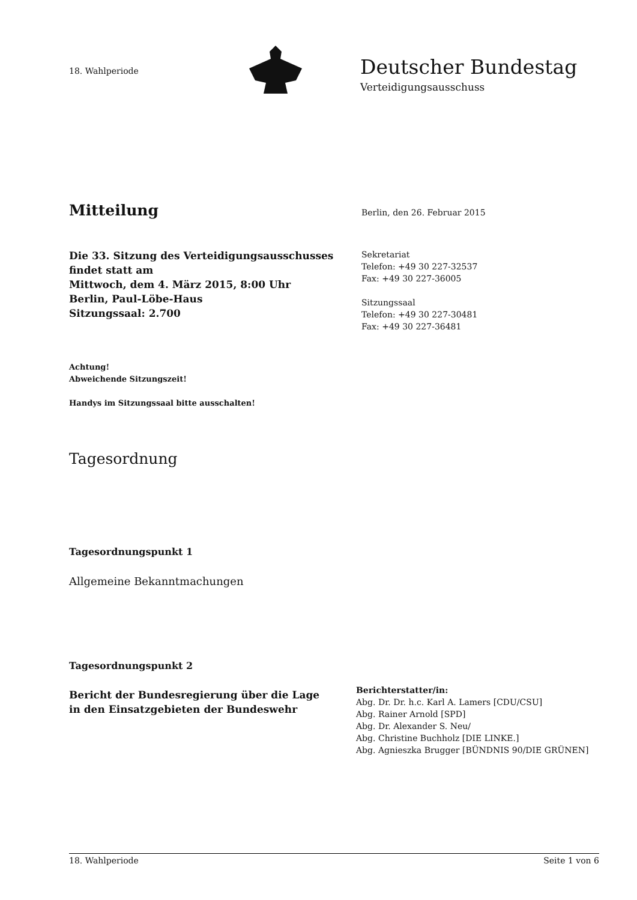18. Wahlperiode
Deutscher Bundestag
Verteidigungsausschuss
Mitteilung Berlin, den 26. Februar 2015
Die 33. Sitzung des Verteidigungsausschusses
findet statt am
Mittwoch, dem 4. März 2015, 8:00 Uhr
Berlin, Paul-Löbe-Haus
Sitzungssaal: 2.700
Sekretariat
Telefon: +49 30 227-32537
Fax: +49 30 227-36005
Sitzungssaal
Telefon: +49 30 227-30481
Fax: +49 30 227-36481
Achtung!
Abweichende Sitzungszeit!
Handys im Sitzungssaal bitte ausschalten!
Tagesordnung
Tagesordnungspunkt 1
Allgemeine Bekanntmachungen
Tagesordnungspunkt 2
Bericht der Bundesregierung über die Lage
in den Einsatzgebieten der Bundeswehr
Berichterstatter/in:
Abg. Dr. Dr. h.c. Karl A. Lamers [CDU/CSU]
Abg. Rainer Arnold [SPD]
Abg. Dr. Alexander S. Neu/
Abg. Christine Buchholz [DIE LINKE.]
Abg. Agnieszka Brugger [BÜNDNIS 90/DIE GRÜNEN]
18. Wahlperiode Seite 1 von 6